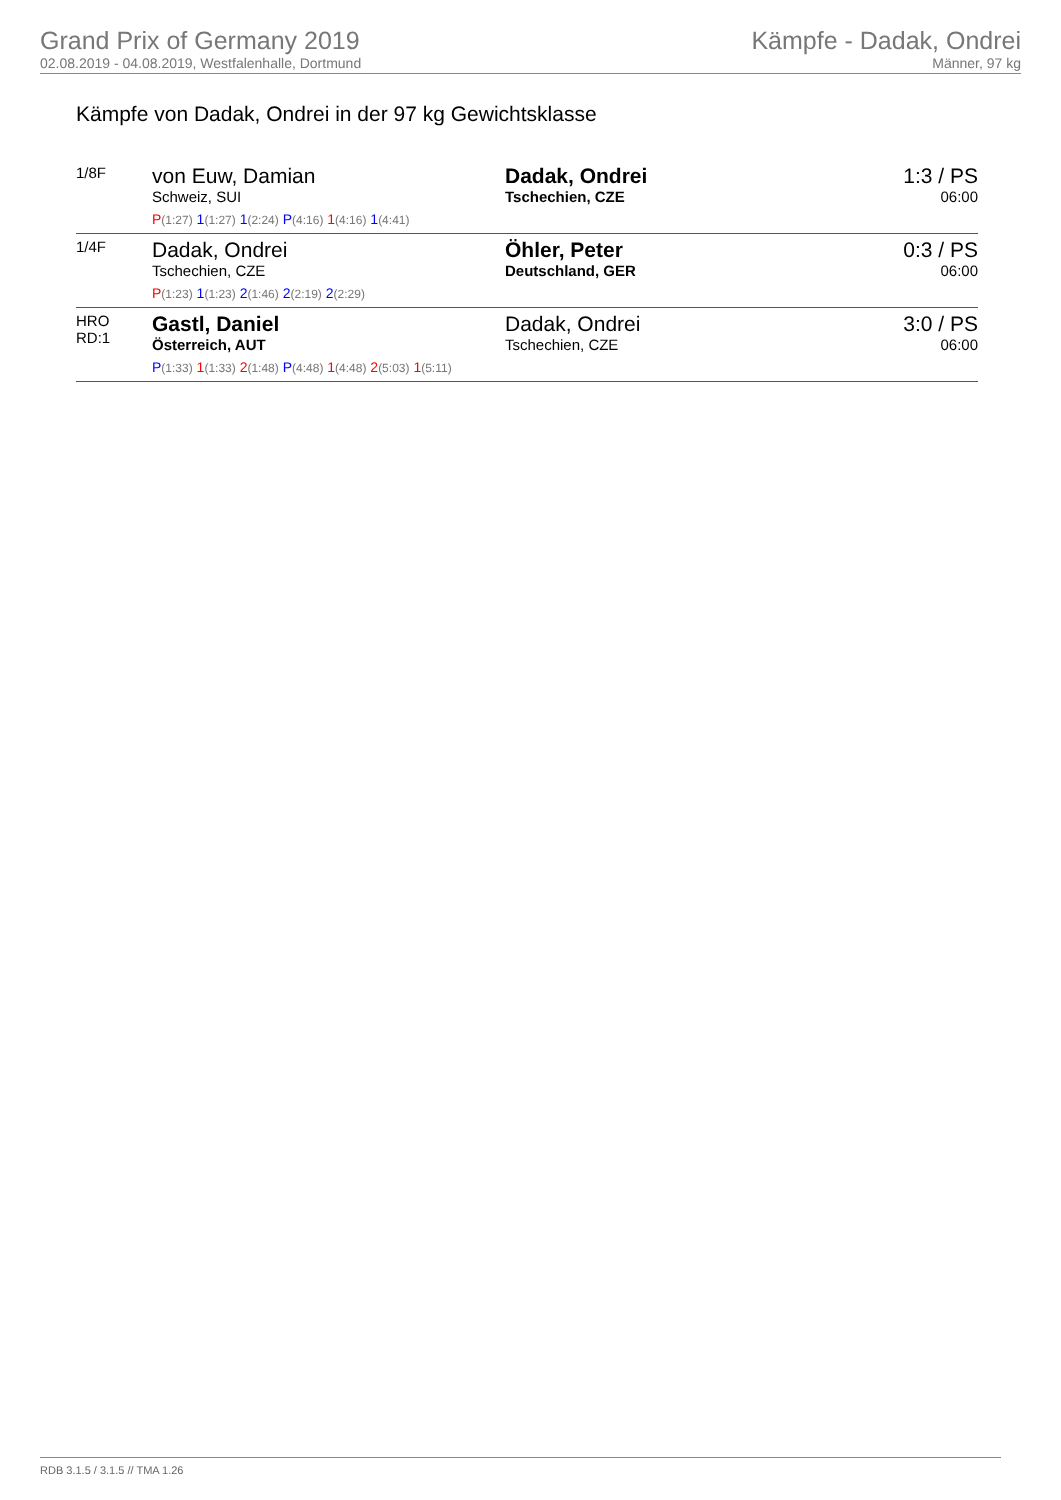Grand Prix of Germany 2019
02.08.2019 - 04.08.2019, Westfalenhalle, Dortmund
Kämpfe - Dadak, Ondrei
Männer, 97 kg
Kämpfe von Dadak, Ondrei in der 97 kg Gewichtsklasse
| 1/8F | von Euw, Damian Schweiz, SUI P (1:27) 1 (1:27) 1 (2:24) P (4:16) 1 (4:16) 1 (4:41) | Dadak, Ondrei Tschechien, CZE | 1:3 / PS 06:00 |
| 1/4F | Dadak, Ondrei Tschechien, CZE P (1:23) 1 (1:23) 2 (1:46) 2 (2:19) 2 (2:29) | Öhler, Peter Deutschland, GER | 0:3 / PS 06:00 |
| HRO RD:1 | Gastl, Daniel Österreich, AUT P (1:33) 1 (1:33) 2 (1:48) P (4:48) 1 (4:48) 2 (5:03) 1 (5:11) | Dadak, Ondrei Tschechien, CZE | 3:0 / PS 06:00 |
RDB 3.1.5 / 3.1.5 // TMA 1.26